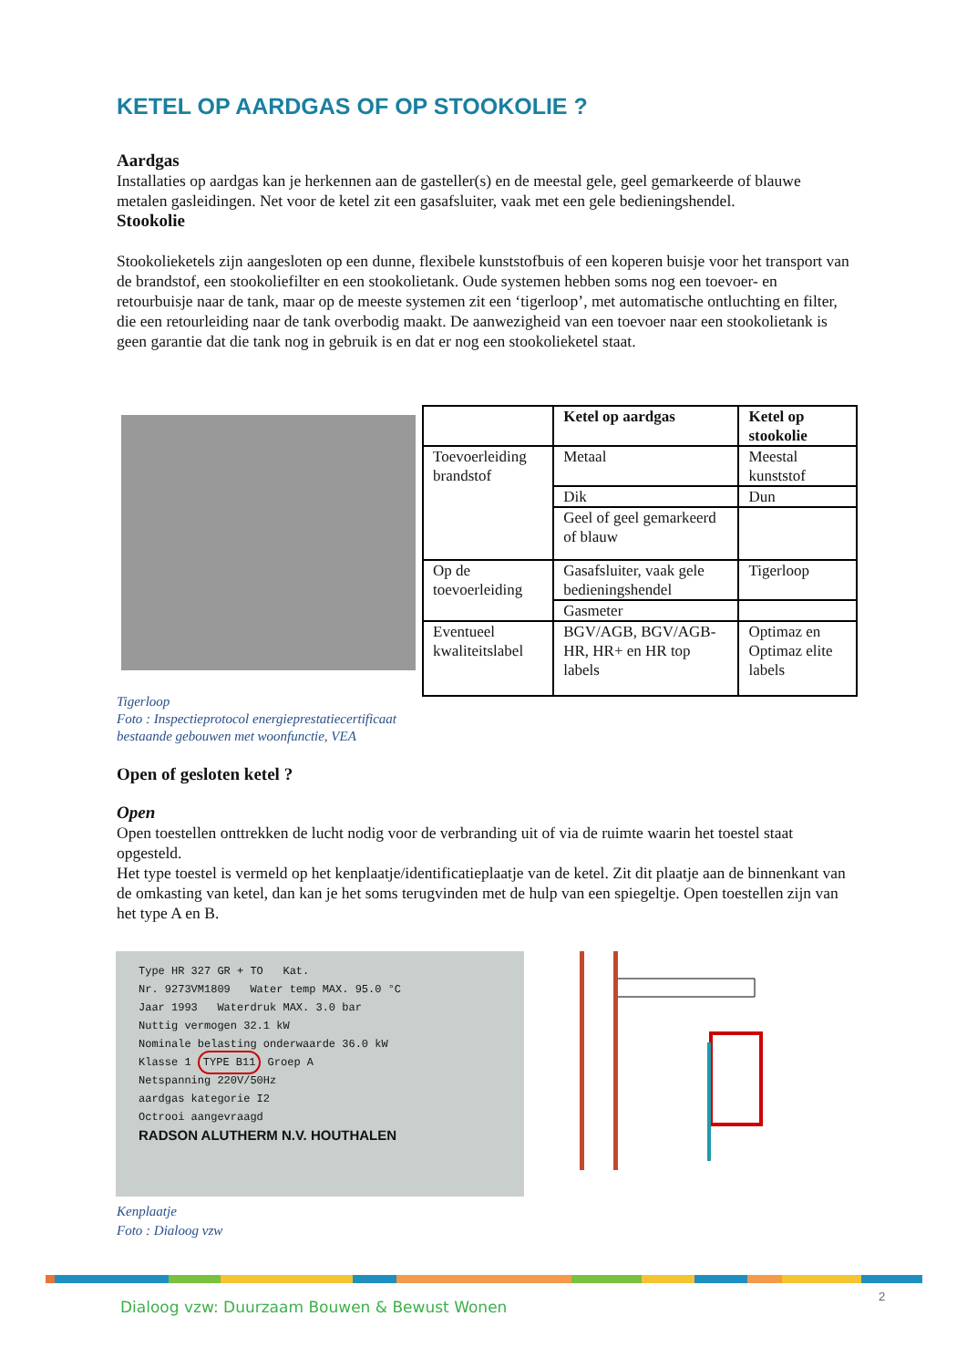KETEL OP AARDGAS OF OP STOOKOLIE ?
Aardgas
Installaties op aardgas kan je herkennen aan de gasteller(s) en de meestal gele, geel gemarkeerde of blauwe metalen gasleidingen. Net voor de ketel zit een gasafsluiter, vaak met een gele bedieningshendel.
Stookolie
Stookolieketels zijn aangesloten op een dunne, flexibele kunststofbuis of een koperen buisje voor het transport van de brandstof, een stookoliefilter en een stookolietank. Oude systemen hebben soms nog een toevoer- en retourbuisje naar de tank, maar op de meeste systemen zit een ‘tigerloop’, met automatische ontluchting en filter, die een retourleiding naar de tank overbodig maakt. De aanwezigheid van een toevoer naar een stookolietank is geen garantie dat die tank nog in gebruik is en dat er nog een stookolieketel staat.
Tigerloop
Foto : Inspectieprotocol energieprestatiecertificaat
bestaande gebouwen met woonfunctie, VEA
| | Ketel op aardgas | Ketel op stookolie |
| --- | --- | --- |
| Toevoerleiding brandstof | Metaal | Meestal kunststof |
| | Dik | Dun |
| | Geel of geel gemarkeerd of blauw | |
| Op de toevoerleiding | Gasafsluiter, vaak gele bedieningshendel | Tigerloop |
| | Gasmeter | |
| Eventueel kwaliteitslabel | BGV/AGB, BGV/AGB-HR, HR+ en HR top labels | Optimaz en Optimaz elite labels |
Open of gesloten ketel ?
Open
Open toestellen onttrekken de lucht nodig voor de verbranding uit of via de ruimte waarin het toestel staat opgesteld.
Het type toestel is vermeld op het kenplaatje/identificatieplaatje van de ketel. Zit dit plaatje aan de binnenkant van de omkasting van ketel, dan kan je het soms terugvinden met de hulp van een spiegeltje. Open toestellen zijn van het type A en B.
Type HR 327 GR + TO Kat.
Nr. 9273VM1809 Water temp MAX. 95.0 °C
Jaar 1993 Waterdruk MAX. 3.0 bar
Nuttig vermogen 32.1 kW
Nominale belasting onderwaarde 36.0 kW
Klasse 1 TYPE B11 Groep A
Netspanning 220V/50Hz
aardgas kategorie I2
Octrooi aangevraagd
RADSON ALUTHERM N.V. HOUTHALEN
Kenplaatje
Foto : Dialoog vzw
Dialoog vzw: Duurzaam Bouwen & Bewust Wonen
2